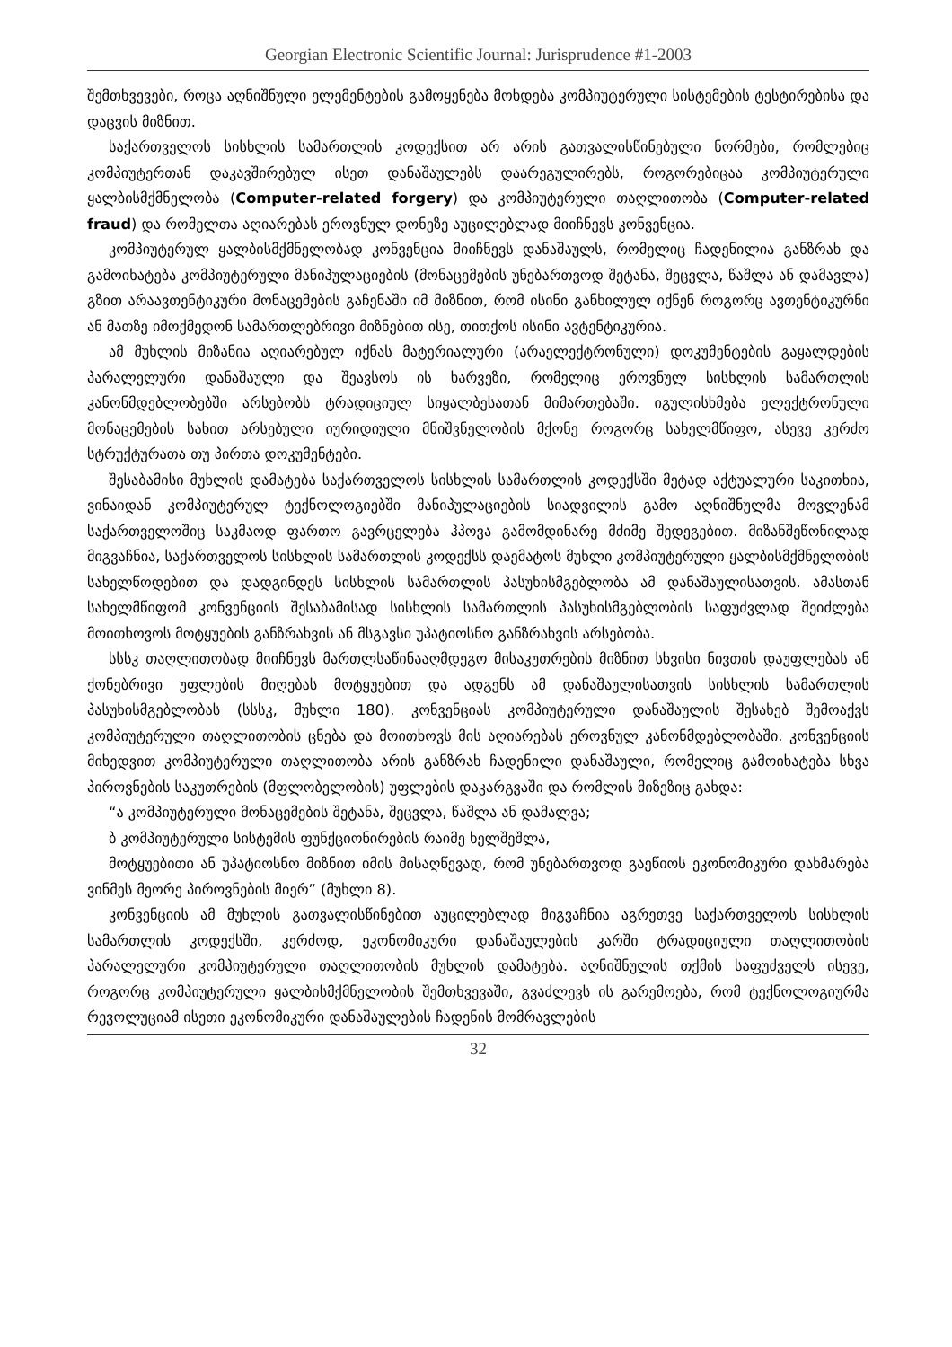Georgian Electronic Scientific Journal: Jurisprudence #1-2003
შემთხვევები, როცა აღნიშნული ელემენტების გამოყენება მოხდება კომპიუტერული სისტემების ტესტირებისა და დაცვის მიზნით.
საქართველოს სისხლის სამართლის კოდექსით არ არის გათვალისწინებული ნორმები, რომლებიც კომპიუტერთან დაკავშირებულ ისეთ დანაშაულებს დაარეგულირებს, როგორებიცაა კომპიუტერული ყალბისმქმნელობა (Computer-related forgery) და კომპიუტერული თაღლითობა (Computer-related fraud) და რომელთა აღიარებას ეროვნულ დონეზე აუცილებლად მიიჩნევს კონვენცია.
კომპიუტერულ ყალბისმქმნელობად კონვენცია მიიჩნევს დანაშაულს, რომელიც ჩადენილია განზრახ და გამოიხატება კომპიუტერული მანიპულაციების (მონაცემების უნებართვოდ შეტანა, შეცვლა, წაშლა ან დამავლა) გზით არაავთენტიკური მონაცემების გაჩენაში იმ მიზნით, რომ ისინი განხილულ იქნენ როგორც ავთენტიკურნი ან მათზე იმოქმედონ სამართლებრივი მიზნებით ისე, თითქოს ისინი ავტენტიკურია.
ამ მუხლის მიზანია აღიარებულ იქნას მატერიალური (არაელექტრონული) დოკუმენტების გაყალდების პარალელური დანაშაული და შეავსოს ის ხარვეზი, რომელიც ეროვნულ სისხლის სამართლის კანონმდებლობებში არსებობს ტრადიციულ სიყალბესათან მიმართებაში. იგულისხმება ელექტრონული მონაცემების სახით არსებული იურიდიული მნიშვნელობის მქონე როგორც სახელმწიფო, ასევე კერძო სტრუქტურათა თუ პირთა დოკუმენტები.
შესაბამისი მუხლის დამატება საქართველოს სისხლის სამართლის კოდექსში მეტად აქტუალური საკითხია, ვინაიდან კომპიუტერულ ტექნოლოგიებში მანიპულაციების სიადვილის გამო აღნიშნულმა მოვლენამ საქართველოშიც საკმაოდ ფართო გავრცელება ჰპოვა გამომდინარე მძიმე შედეგებით. მიზანშეწონილად მიგვაჩნია, საქართველოს სისხლის სამართლის კოდექსს დაემატოს მუხლი კომპიუტერული ყალბისმქმნელობის სახელწოდებით და დადგინდეს სისხლის სამართლის პასუხისმგებლობა ამ დანაშაულისათვის. ამასთან სახელმწიფომ კონვენციის შესაბამისად სისხლის სამართლის პასუხისმგებლობის საფუძვლად შეიძლება მოითხოვოს მოტყუების განზრახვის ან მსგავსი უპატიოსნო განზრახვის არსებობა.
სსსკ თაღლითობად მიიჩნევს მართლსაწინააღმდეგო მისაკუთრების მიზნით სხვისი ნივთის დაუფლებას ან ქონებრივი უფლების მიღებას მოტყუებით და ადგენს ამ დანაშაულისათვის სისხლის სამართლის პასუხისმგებლობას (სსსკ, მუხლი 180). კონვენციას კომპიუტერული დანაშაულის შესახებ შემოაქვს კომპიუტერული თაღლითობის ცნება და მოითხოვს მის აღიარებას ეროვნულ კანონმდებლობაში. კონვენციის მიხედვით კომპიუტერული თაღლითობა არის განზრახ ჩადენილი დანაშაული, რომელიც გამოიხატება სხვა პიროვნების საკუთრების (მფლობელობის) უფლების დაკარგვაში და რომლის მიზეზიც გახდა:
“ა კომპიუტერული მონაცემების შეტანა, შეცვლა, წაშლა ან დამალვა;
ბ კომპიუტერული სისტემის ფუნქციონირების რაიმე ხელშეშლა,
მოტყუებითი ან უპატიოსნო მიზნით იმის მისაღწევად, რომ უნებართვოდ გაეწიოს ეკონომიკური დახმარება ვინმეს მეორე პიროვნების მიერ” (მუხლი 8).
კონვენციის ამ მუხლის გათვალისწინებით აუცილებლად მიგვაჩნია აგრეთვე საქართველოს სისხლის სამართლის კოდექსში, კერძოდ, ეკონომიკური დანაშაულების კარში ტრადიციული თაღლითობის პარალელური კომპიუტერული თაღლითობის მუხლის დამატება. აღნიშნულის თქმის საფუძველს ისევე, როგორც კომპიუტერული ყალბისმქმნელობის შემთხვევაში, გვაძლევს ის გარემოება, რომ ტექნოლოგიურმა რევოლუციამ ისეთი ეკონომიკური დანაშაულების ჩადენის მომრავლების
32